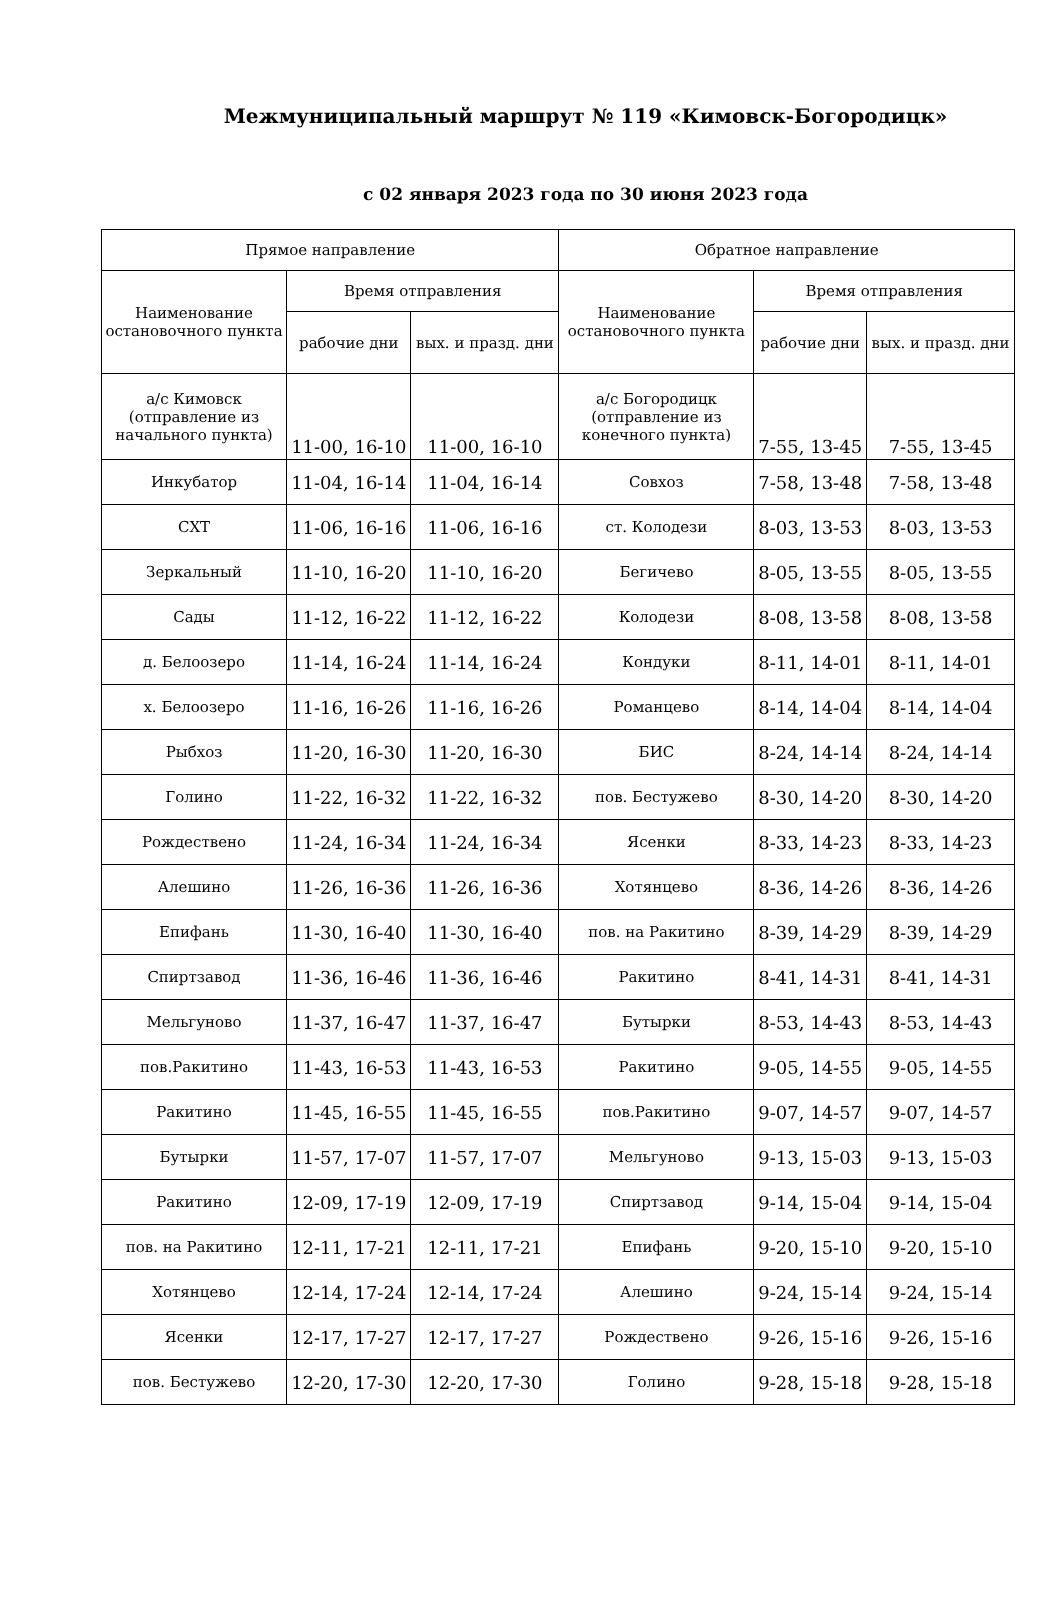Межмуниципальный маршрут № 119 «Кимовск-Богородицк»
с 02 января 2023 года по 30 июня 2023 года
| Прямое направление | | | Обратное направление | | |
| --- | --- | --- | --- | --- | --- |
| Наименование остановочного пункта | Время отправления | | Наименование остановочного пункта | Время отправления | |
| | рабочие дни | вых. и празд. дни | | рабочие дни | вых. и празд. дни |
| а/с Кимовск (отправление из начального пункта) | 11-00, 16-10 | 11-00, 16-10 | а/с Богородицк (отправление из конечного пункта) | 7-55, 13-45 | 7-55, 13-45 |
| Инкубатор | 11-04, 16-14 | 11-04, 16-14 | Совхоз | 7-58, 13-48 | 7-58, 13-48 |
| СХТ | 11-06, 16-16 | 11-06, 16-16 | ст. Колодези | 8-03, 13-53 | 8-03, 13-53 |
| Зеркальный | 11-10, 16-20 | 11-10, 16-20 | Бегичево | 8-05, 13-55 | 8-05, 13-55 |
| Сады | 11-12, 16-22 | 11-12, 16-22 | Колодези | 8-08, 13-58 | 8-08, 13-58 |
| д. Белоозеро | 11-14, 16-24 | 11-14, 16-24 | Кондуки | 8-11, 14-01 | 8-11, 14-01 |
| х. Белоозеро | 11-16, 16-26 | 11-16, 16-26 | Романцево | 8-14, 14-04 | 8-14, 14-04 |
| Рыбхоз | 11-20, 16-30 | 11-20, 16-30 | БИС | 8-24, 14-14 | 8-24, 14-14 |
| Голино | 11-22, 16-32 | 11-22, 16-32 | пов. Бестужево | 8-30, 14-20 | 8-30, 14-20 |
| Рождествено | 11-24, 16-34 | 11-24, 16-34 | Ясенки | 8-33, 14-23 | 8-33, 14-23 |
| Алешино | 11-26, 16-36 | 11-26, 16-36 | Хотянцево | 8-36, 14-26 | 8-36, 14-26 |
| Епифань | 11-30, 16-40 | 11-30, 16-40 | пов. на Ракитино | 8-39, 14-29 | 8-39, 14-29 |
| Спиртзавод | 11-36, 16-46 | 11-36, 16-46 | Ракитино | 8-41, 14-31 | 8-41, 14-31 |
| Мельгуново | 11-37, 16-47 | 11-37, 16-47 | Бутырки | 8-53, 14-43 | 8-53, 14-43 |
| пов.Ракитино | 11-43, 16-53 | 11-43, 16-53 | Ракитино | 9-05, 14-55 | 9-05, 14-55 |
| Ракитино | 11-45, 16-55 | 11-45, 16-55 | пов.Ракитино | 9-07, 14-57 | 9-07, 14-57 |
| Бутырки | 11-57, 17-07 | 11-57, 17-07 | Мельгуново | 9-13, 15-03 | 9-13, 15-03 |
| Ракитино | 12-09, 17-19 | 12-09, 17-19 | Спиртзавод | 9-14, 15-04 | 9-14, 15-04 |
| пов. на Ракитино | 12-11, 17-21 | 12-11, 17-21 | Епифань | 9-20, 15-10 | 9-20, 15-10 |
| Хотянцево | 12-14, 17-24 | 12-14, 17-24 | Алешино | 9-24, 15-14 | 9-24, 15-14 |
| Ясенки | 12-17, 17-27 | 12-17, 17-27 | Рождествено | 9-26, 15-16 | 9-26, 15-16 |
| пов. Бестужево | 12-20, 17-30 | 12-20, 17-30 | Голино | 9-28, 15-18 | 9-28, 15-18 |